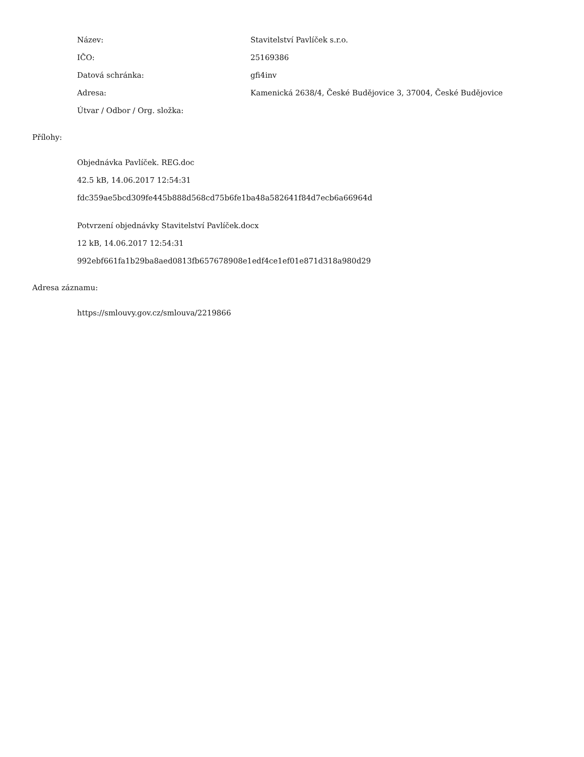Název: Stavitelství Pavlíček s.r.o.
IČO: 25169386
Datová schránka: gfi4inv
Adresa: Kamenická 2638/4, České Budějovice 3, 37004, České Budějovice
Útvar / Odbor / Org. složka:
Přílohy:
Objednávka Pavlíček. REG.doc
42.5 kB, 14.06.2017 12:54:31
fdc359ae5bcd309fe445b888d568cd75b6fe1ba48a582641f84d7ecb6a66964d
Potvrzení objednávky Stavitelství Pavlíček.docx
12 kB, 14.06.2017 12:54:31
992ebf661fa1b29ba8aed0813fb657678908e1edf4ce1ef01e871d318a980d29
Adresa záznamu:
https://smlouvy.gov.cz/smlouva/2219866